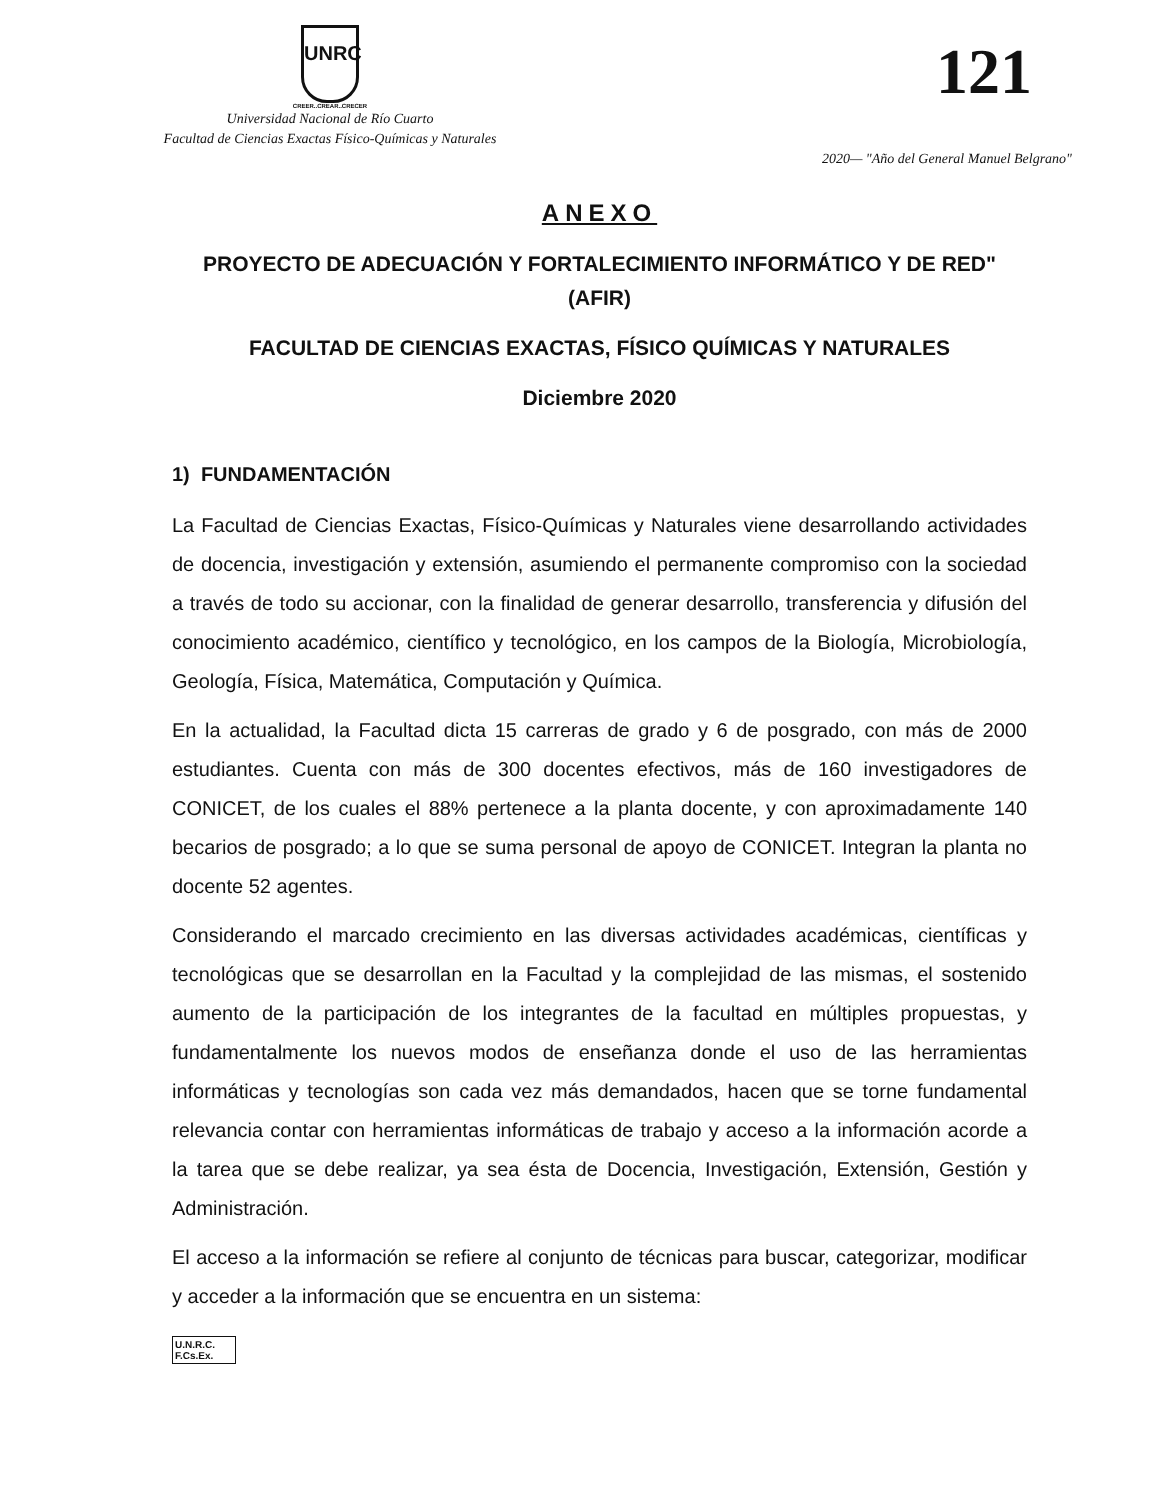UNRC
CREER..CREAR..CRECER
Universidad Nacional de Río Cuarto
Facultad de Ciencias Exactas Físico-Químicas y Naturales
121
2020— "Año del General Manuel Belgrano"
ANEXO
PROYECTO DE ADECUACIÓN Y FORTALECIMIENTO INFORMÁTICO Y DE RED" (AFIR)
FACULTAD DE CIENCIAS EXACTAS, FÍSICO QUÍMICAS Y NATURALES
Diciembre 2020
1) FUNDAMENTACIÓN
La Facultad de Ciencias Exactas, Físico-Químicas y Naturales viene desarrollando actividades de docencia, investigación y extensión, asumiendo el permanente compromiso con la sociedad a través de todo su accionar, con la finalidad de generar desarrollo, transferencia y difusión del conocimiento académico, científico y tecnológico, en los campos de la Biología, Microbiología, Geología, Física, Matemática, Computación y Química.
En la actualidad, la Facultad dicta 15 carreras de grado y 6 de posgrado, con más de 2000 estudiantes. Cuenta con más de 300 docentes efectivos, más de 160 investigadores de CONICET, de los cuales el 88% pertenece a la planta docente, y con aproximadamente 140 becarios de posgrado; a lo que se suma personal de apoyo de CONICET. Integran la planta no docente 52 agentes.
Considerando el marcado crecimiento en las diversas actividades académicas, científicas y tecnológicas que se desarrollan en la Facultad y la complejidad de las mismas, el sostenido aumento de la participación de los integrantes de la facultad en múltiples propuestas, y fundamentalmente los nuevos modos de enseñanza donde el uso de las herramientas informáticas y tecnologías son cada vez más demandados, hacen que se torne fundamental relevancia contar con herramientas informáticas de trabajo y acceso a la información acorde a la tarea que se debe realizar, ya sea ésta de Docencia, Investigación, Extensión, Gestión y Administración.
El acceso a la información se refiere al conjunto de técnicas para buscar, categorizar, modificar y acceder a la información que se encuentra en un sistema:
U.N.R.C.
F.Cs.Ex.